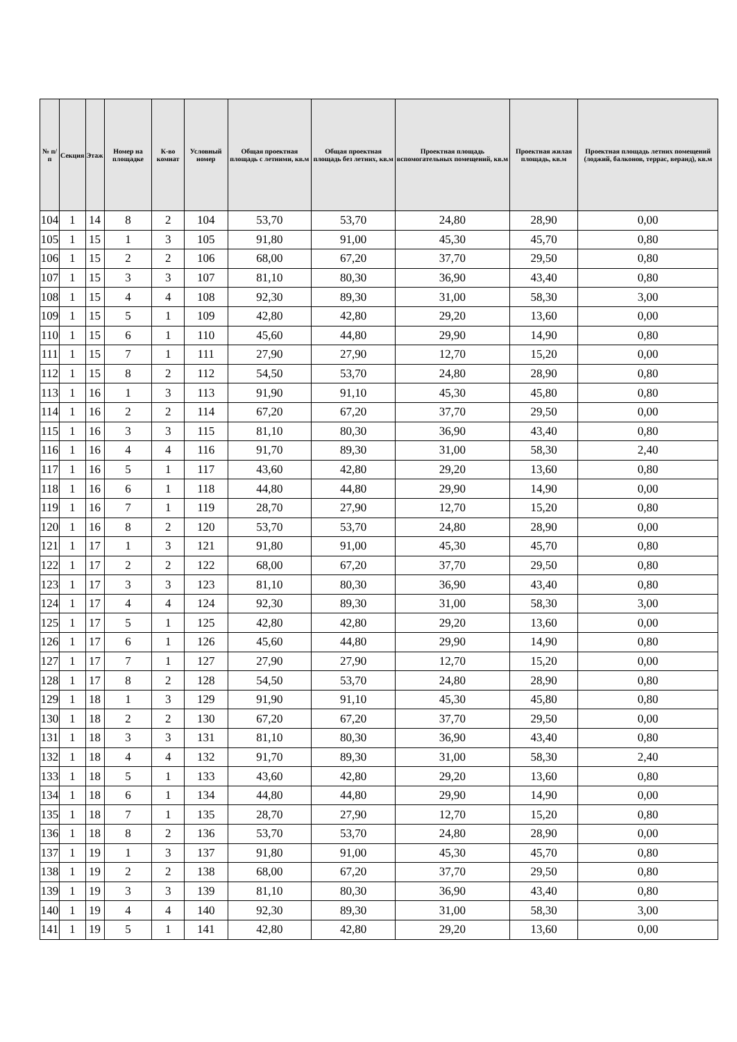| № п/п | Секция | Этаж | Номер на площадке | К-во комнат | Условный номер | Общая проектная площадь с летними, кв.м | Общая проектная площадь без летних, кв.м | Проектная площадь вспомогательных помещений, кв.м | Проектная жилая площадь, кв.м | Проектная площадь летних помещений (лоджий, балконов, террас, веранд), кв.м |
| --- | --- | --- | --- | --- | --- | --- | --- | --- | --- | --- |
| 104 | 1 | 14 | 8 | 2 | 104 | 53,70 | 53,70 | 24,80 | 28,90 | 0,00 |
| 105 | 1 | 15 | 1 | 3 | 105 | 91,80 | 91,00 | 45,30 | 45,70 | 0,80 |
| 106 | 1 | 15 | 2 | 2 | 106 | 68,00 | 67,20 | 37,70 | 29,50 | 0,80 |
| 107 | 1 | 15 | 3 | 3 | 107 | 81,10 | 80,30 | 36,90 | 43,40 | 0,80 |
| 108 | 1 | 15 | 4 | 4 | 108 | 92,30 | 89,30 | 31,00 | 58,30 | 3,00 |
| 109 | 1 | 15 | 5 | 1 | 109 | 42,80 | 42,80 | 29,20 | 13,60 | 0,00 |
| 110 | 1 | 15 | 6 | 1 | 110 | 45,60 | 44,80 | 29,90 | 14,90 | 0,80 |
| 111 | 1 | 15 | 7 | 1 | 111 | 27,90 | 27,90 | 12,70 | 15,20 | 0,00 |
| 112 | 1 | 15 | 8 | 2 | 112 | 54,50 | 53,70 | 24,80 | 28,90 | 0,80 |
| 113 | 1 | 16 | 1 | 3 | 113 | 91,90 | 91,10 | 45,30 | 45,80 | 0,80 |
| 114 | 1 | 16 | 2 | 2 | 114 | 67,20 | 67,20 | 37,70 | 29,50 | 0,00 |
| 115 | 1 | 16 | 3 | 3 | 115 | 81,10 | 80,30 | 36,90 | 43,40 | 0,80 |
| 116 | 1 | 16 | 4 | 4 | 116 | 91,70 | 89,30 | 31,00 | 58,30 | 2,40 |
| 117 | 1 | 16 | 5 | 1 | 117 | 43,60 | 42,80 | 29,20 | 13,60 | 0,80 |
| 118 | 1 | 16 | 6 | 1 | 118 | 44,80 | 44,80 | 29,90 | 14,90 | 0,00 |
| 119 | 1 | 16 | 7 | 1 | 119 | 28,70 | 27,90 | 12,70 | 15,20 | 0,80 |
| 120 | 1 | 16 | 8 | 2 | 120 | 53,70 | 53,70 | 24,80 | 28,90 | 0,00 |
| 121 | 1 | 17 | 1 | 3 | 121 | 91,80 | 91,00 | 45,30 | 45,70 | 0,80 |
| 122 | 1 | 17 | 2 | 2 | 122 | 68,00 | 67,20 | 37,70 | 29,50 | 0,80 |
| 123 | 1 | 17 | 3 | 3 | 123 | 81,10 | 80,30 | 36,90 | 43,40 | 0,80 |
| 124 | 1 | 17 | 4 | 4 | 124 | 92,30 | 89,30 | 31,00 | 58,30 | 3,00 |
| 125 | 1 | 17 | 5 | 1 | 125 | 42,80 | 42,80 | 29,20 | 13,60 | 0,00 |
| 126 | 1 | 17 | 6 | 1 | 126 | 45,60 | 44,80 | 29,90 | 14,90 | 0,80 |
| 127 | 1 | 17 | 7 | 1 | 127 | 27,90 | 27,90 | 12,70 | 15,20 | 0,00 |
| 128 | 1 | 17 | 8 | 2 | 128 | 54,50 | 53,70 | 24,80 | 28,90 | 0,80 |
| 129 | 1 | 18 | 1 | 3 | 129 | 91,90 | 91,10 | 45,30 | 45,80 | 0,80 |
| 130 | 1 | 18 | 2 | 2 | 130 | 67,20 | 67,20 | 37,70 | 29,50 | 0,00 |
| 131 | 1 | 18 | 3 | 3 | 131 | 81,10 | 80,30 | 36,90 | 43,40 | 0,80 |
| 132 | 1 | 18 | 4 | 4 | 132 | 91,70 | 89,30 | 31,00 | 58,30 | 2,40 |
| 133 | 1 | 18 | 5 | 1 | 133 | 43,60 | 42,80 | 29,20 | 13,60 | 0,80 |
| 134 | 1 | 18 | 6 | 1 | 134 | 44,80 | 44,80 | 29,90 | 14,90 | 0,00 |
| 135 | 1 | 18 | 7 | 1 | 135 | 28,70 | 27,90 | 12,70 | 15,20 | 0,80 |
| 136 | 1 | 18 | 8 | 2 | 136 | 53,70 | 53,70 | 24,80 | 28,90 | 0,00 |
| 137 | 1 | 19 | 1 | 3 | 137 | 91,80 | 91,00 | 45,30 | 45,70 | 0,80 |
| 138 | 1 | 19 | 2 | 2 | 138 | 68,00 | 67,20 | 37,70 | 29,50 | 0,80 |
| 139 | 1 | 19 | 3 | 3 | 139 | 81,10 | 80,30 | 36,90 | 43,40 | 0,80 |
| 140 | 1 | 19 | 4 | 4 | 140 | 92,30 | 89,30 | 31,00 | 58,30 | 3,00 |
| 141 | 1 | 19 | 5 | 1 | 141 | 42,80 | 42,80 | 29,20 | 13,60 | 0,00 |